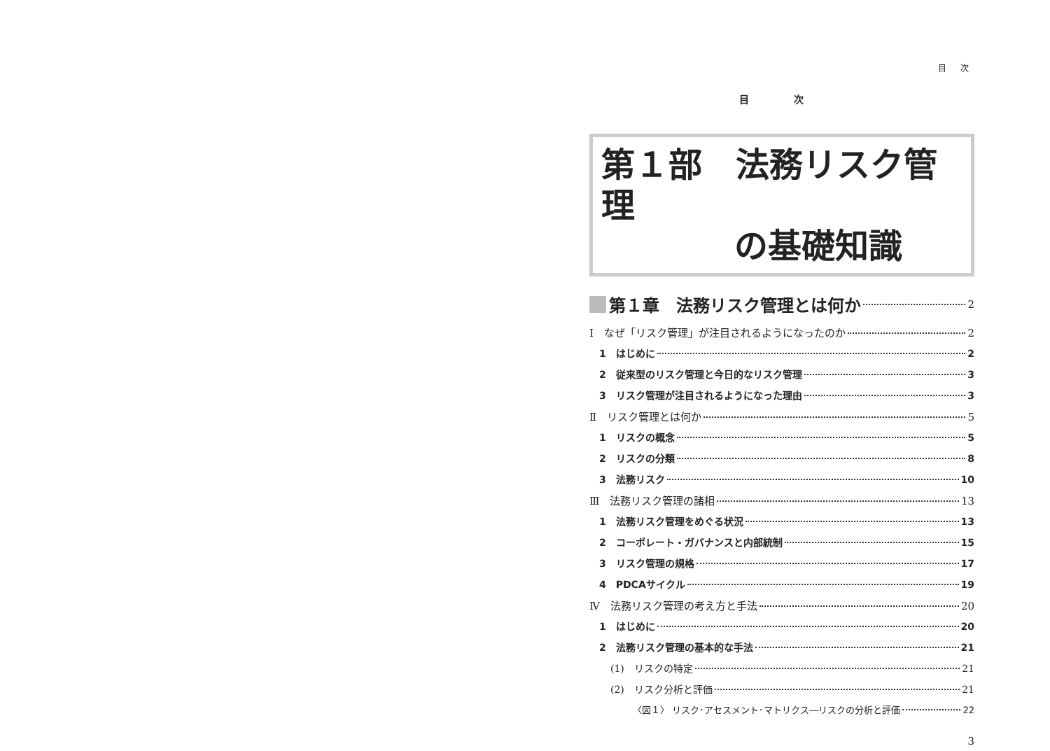目 次
目 次
第１部　法務リスク管理
の基礎知識
第１章　法務リスク管理とは何か 2
Ⅰ　なぜ「リスク管理」が注目されるようになったのか 2
1　はじめに 2
2　従来型のリスク管理と今日的なリスク管理 3
3　リスク管理が注目されるようになった理由 3
Ⅱ　リスク管理とは何か 5
1　リスクの概念 5
2　リスクの分類 8
3　法務リスク 10
Ⅲ　法務リスク管理の諸相 13
1　法務リスク管理をめぐる状況 13
2　コーポレート・ガバナンスと内部統制 15
3　リスク管理の規格 17
4　PDCAサイクル 19
Ⅳ　法務リスク管理の考え方と手法 20
1　はじめに 20
2　法務リスク管理の基本的な手法 21
(1)　リスクの特定 21
(2)　リスク分析と評価 21
〈図１〉 リスク･アセスメント･マトリクス―リスクの分析と評価 22
3